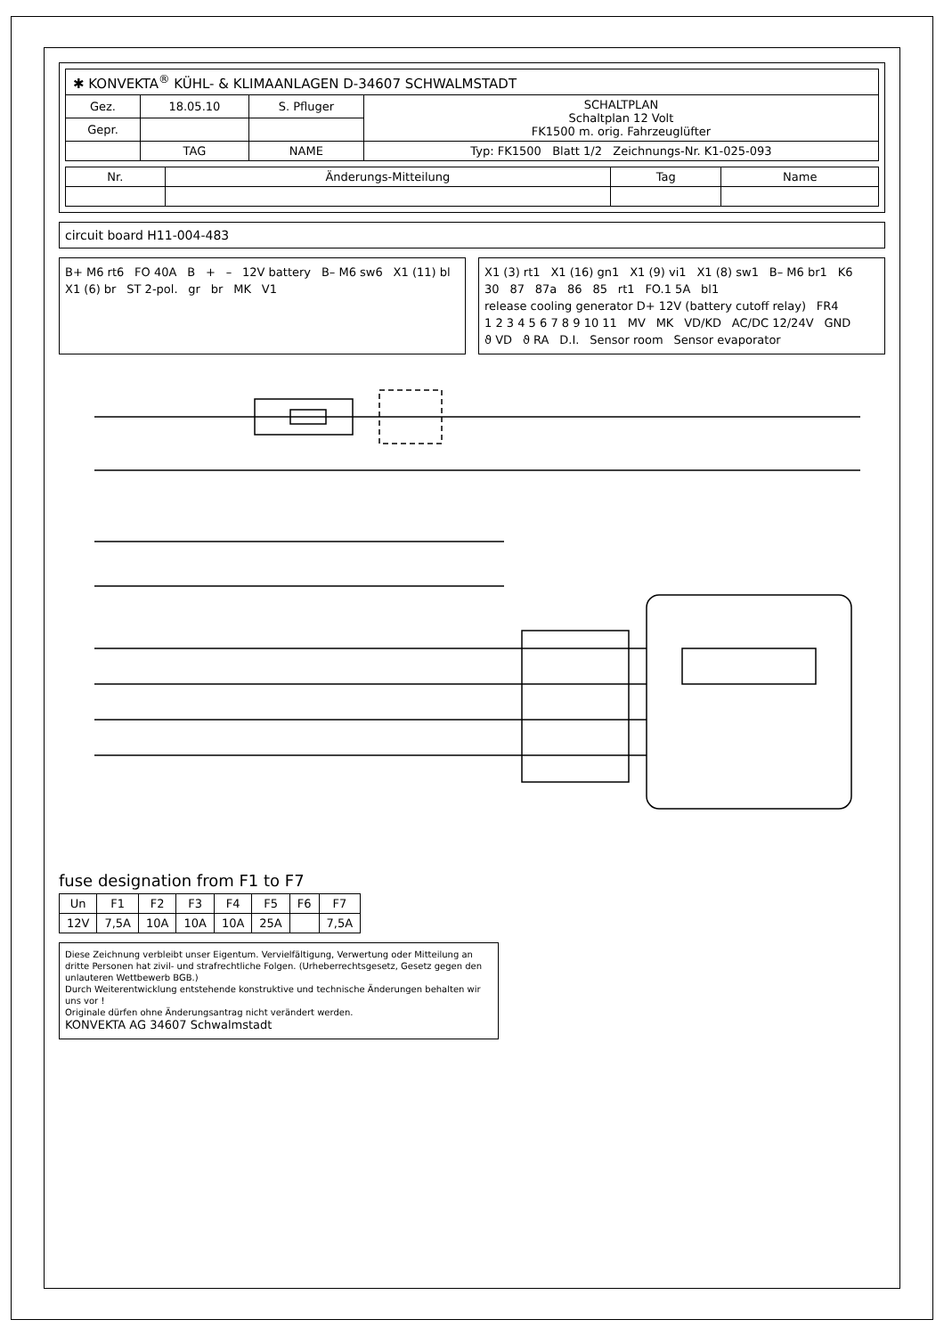| ✱ KONVEKTA<sup>®</sup> KÜHL- & KLIMAANLAGEN D-34607 SCHWALMSTADT | | | |
| Gez. | 18.05.10 | S. Pfluger | SCHALTPLAN Schaltplan 12 Volt FK1500 m. orig. Fahrzeuglüfter |
| Gepr. | | | |
| | TAG | NAME | Typ: FK1500 Blatt 1/2 Zeichnungs-Nr. K1-025-093 |
| Nr. | Änderungs-Mitteilung | Tag | Name |
circuit board H11-004-483
B+ M6 rt6 FO 40A B + – 12V battery B– M6 sw6 X1 (11) bl X1 (6) br ST 2-pol. gr br MK V1
X1 (3) rt1 X1 (16) gn1 X1 (9) vi1 X1 (8) sw1 B– M6 br1 K6 30 87 87a 86 85 rt1 FO.1 5A bl1 release cooling generator D+ 12V (battery cutoff relay) FR4 1 2 3 4 5 6 7 8 9 10 11 MV MK VD/KD AC/DC 12/24V GND ϑ VD ϑ RA D.I. Sensor room Sensor evaporator
fuse designation from F1 to F7
| Un | F1 | F2 | F3 | F4 | F5 | F6 | F7 |
| --- | --- | --- | --- | --- | --- | --- | --- |
| 12V | 7,5A | 10A | 10A | 10A | 25A | | 7,5A |
Diese Zeichnung verbleibt unser Eigentum. Vervielfältigung, Verwertung oder Mitteilung an dritte Personen hat zivil- und strafrechtliche Folgen. (Urheberrechtsgesetz, Gesetz gegen den unlauteren Wettbewerb BGB.)
Durch Weiterentwicklung entstehende konstruktive und technische Änderungen behalten wir uns vor !
Originale dürfen ohne Änderungsantrag nicht verändert werden.
KONVEKTA AG 34607 Schwalmstadt